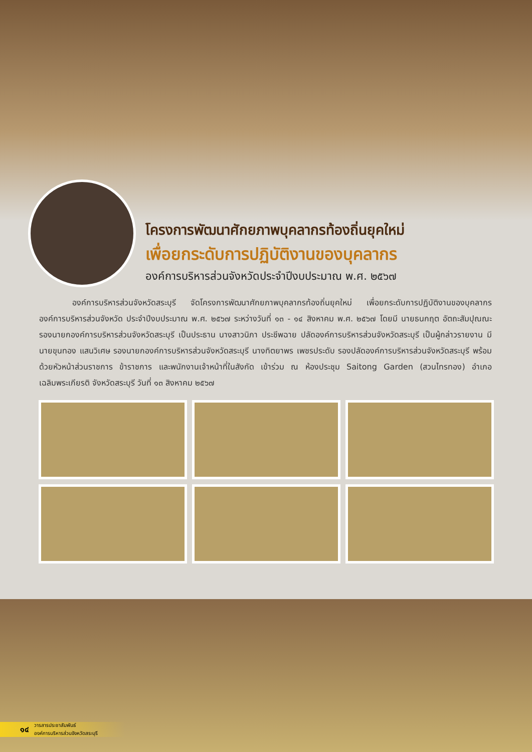โครงการพัฒนาศักยภาพบุคลากรท้องถิ่นยุคใหม่
เพื่อยกระดับการปฏิบัติงานของบุคลากร
องค์การบริหารส่วนจังหวัดประจำปีงบประมาณ พ.ศ. ๒๕๖๗
องค์การบริหารส่วนจังหวัดสระบุรี จัดโครงการพัฒนาศักยภาพบุคลากรท้องถิ่นยุคใหม่ เพื่อยกระดับการปฏิบัติงานของบุคลากรองค์การบริหารส่วนจังหวัด ประจำปีงบประมาณ พ.ศ. ๒๕๖๗ ระหว่างวันที่ ๑๓ - ๑๔ สิงหาคม พ.ศ. ๒๕๖๗ โดยมี นายธนกฤต อัตถะสัมปุณณะ รองนายกองค์การบริหารส่วนจังหวัดสระบุรี เป็นประธาน นางสาวนิภา ประชีพฉาย ปลัดองค์การบริหารส่วนจังหวัดสระบุรี เป็นผู้กล่าวรายงาน มีนายขุนทอง แสนวิเศษ รองนายกองค์การบริหารส่วนจังหวัดสระบุรี นางทิตยาพร เพชรประดับ รองปลัดองค์การบริหารส่วนจังหวัดสระบุรี พร้อมด้วยหัวหน้าส่วนราชการ ข้าราชการ และพนักงานเจ้าหน้าที่ในสังกัด เข้าร่วม ณ ห้องประชุม Saitong Garden (สวนไทรทอง) อำเภอเฉลิมพระเกียรติ จังหวัดสระบุรี วันที่ ๑๓ สิงหาคม ๒๕๖๗
๑๔ วารสารประชาสัมพันธ์
องค์การบริหารส่วนจังหวัดสระบุรี